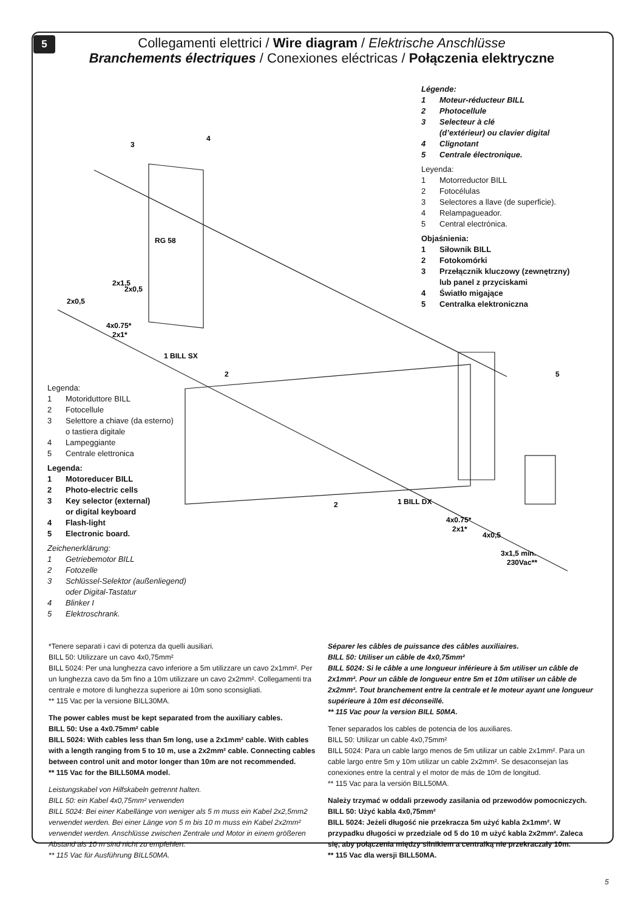5
Collegamenti elettrici / Wire diagram / Elektrische Anschlüsse
Branchements électriques / Conexiones eléctricas / Połączenia elektryczne
3
4
1 BILL SX
2
5
2
1 BILL DX
RG 58
2x1,5
2x0,5
2x0,5
4x0.75*
2x1*
4x0.75*
2x1*
4x0,5
3x1,5 min.
230Vac**
Légende:
1 Moteur-réducteur BILL
2 Photocellule
3 Selecteur à clé
(d’extérieur) ou clavier digital
4 Clignotant
5 Centrale électronique.
Leyenda:
1 Motorreductor BILL
2 Fotocélulas
3 Selectores a llave (de superficie).
4 Relampagueador.
5 Central electrónica.
Objaśnienia:
1 Siłownik BILL
2 Fotokomórki
3 Przełącznik kluczowy (zewnętrzny)
lub panel z przyciskami
4 Światło migające
5 Centralka elektroniczna
Legenda:
1 Motoriduttore BILL
2 Fotocellule
3 Selettore a chiave (da esterno)
o tastiera digitale
4 Lampeggiante
5 Centrale elettronica
Legenda:
1 Motoreducer BILL
2 Photo-electric cells
3 Key selector (external)
or digital keyboard
4 Flash-light
5 Electronic board.
Zeichenerklärung:
1 Getriebemotor BILL
2 Fotozelle
3 Schlüssel-Selektor (außenliegend)
oder Digital-Tastatur
4 Blinker I
5 Elektroschrank.
*Tenere separati i cavi di potenza da quelli ausiliari.
BILL 50: Utilizzare un cavo 4x0,75mm²
BILL 5024: Per una lunghezza cavo inferiore a 5m utilizzare un cavo 2x1mm². Per un lunghezza cavo da 5m fino a 10m utilizzare un cavo 2x2mm². Collegamenti tra centrale e motore di lunghezza superiore ai 10m sono sconsigliati.
** 115 Vac per la versione BILL30MA.
The power cables must be kept separated from the auxiliary cables.
BILL 50: Use a 4x0.75mm² cable
BILL 5024: With cables less than 5m long, use a 2x1mm² cable. With cables with a length ranging from 5 to 10 m, use a 2x2mm² cable. Connecting cables between control unit and motor longer than 10m are not recommended.
** 115 Vac for the BILL50MA model.
Leistungskabel von Hilfskabeln getrennt halten.
BILL 50: ein Kabel 4x0,75mm² verwenden
BILL 5024: Bei einer Kabellänge von weniger als 5 m muss ein Kabel 2x2,5mm2 verwendet werden. Bei einer Länge von 5 m bis 10 m muss ein Kabel 2x2mm² verwendet werden. Anschlüsse zwischen Zentrale und Motor in einem größeren Abstand als 10 m sind nicht zu empfehlen.
** 115 Vac für Ausführung BILL50MA.
Séparer les câbles de puissance des câbles auxiliaires.
BILL 50: Utiliser un câble de 4x0,75mm²
BILL 5024: Si le câble a une longueur inférieure à 5m utiliser un câble de 2x1mm². Pour un câble de longueur entre 5m et 10m utiliser un câble de 2x2mm². Tout branchement entre la centrale et le moteur ayant une longueur supérieure à 10m est déconseillé.
** 115 Vac pour la version BILL 50MA.
Tener separados los cables de potencia de los auxiliares.
BILL 50: Utilizar un cable 4x0,75mm²
BILL 5024: Para un cable largo menos de 5m utilizar un cable 2x1mm². Para un cable largo entre 5m y 10m utilizar un cable 2x2mm². Se desaconsejan las conexiones entre la central y el motor de más de 10m de longitud.
** 115 Vac para la versión BILL50MA.
Należy trzymać w oddali przewody zasilania od przewodów pomocniczych.
BILL 50: Użyć kabla 4x0,75mm²
BILL 5024: Jeżeli długość nie przekracza 5m użyć kabla 2x1mm². W przypadku długości w przedziale od 5 do 10 m użyć kabla 2x2mm². Zaleca się, aby połączenia między silnikiem a centralką nie przekraczały 10m.
** 115 Vac dla wersji BILL50MA.
5